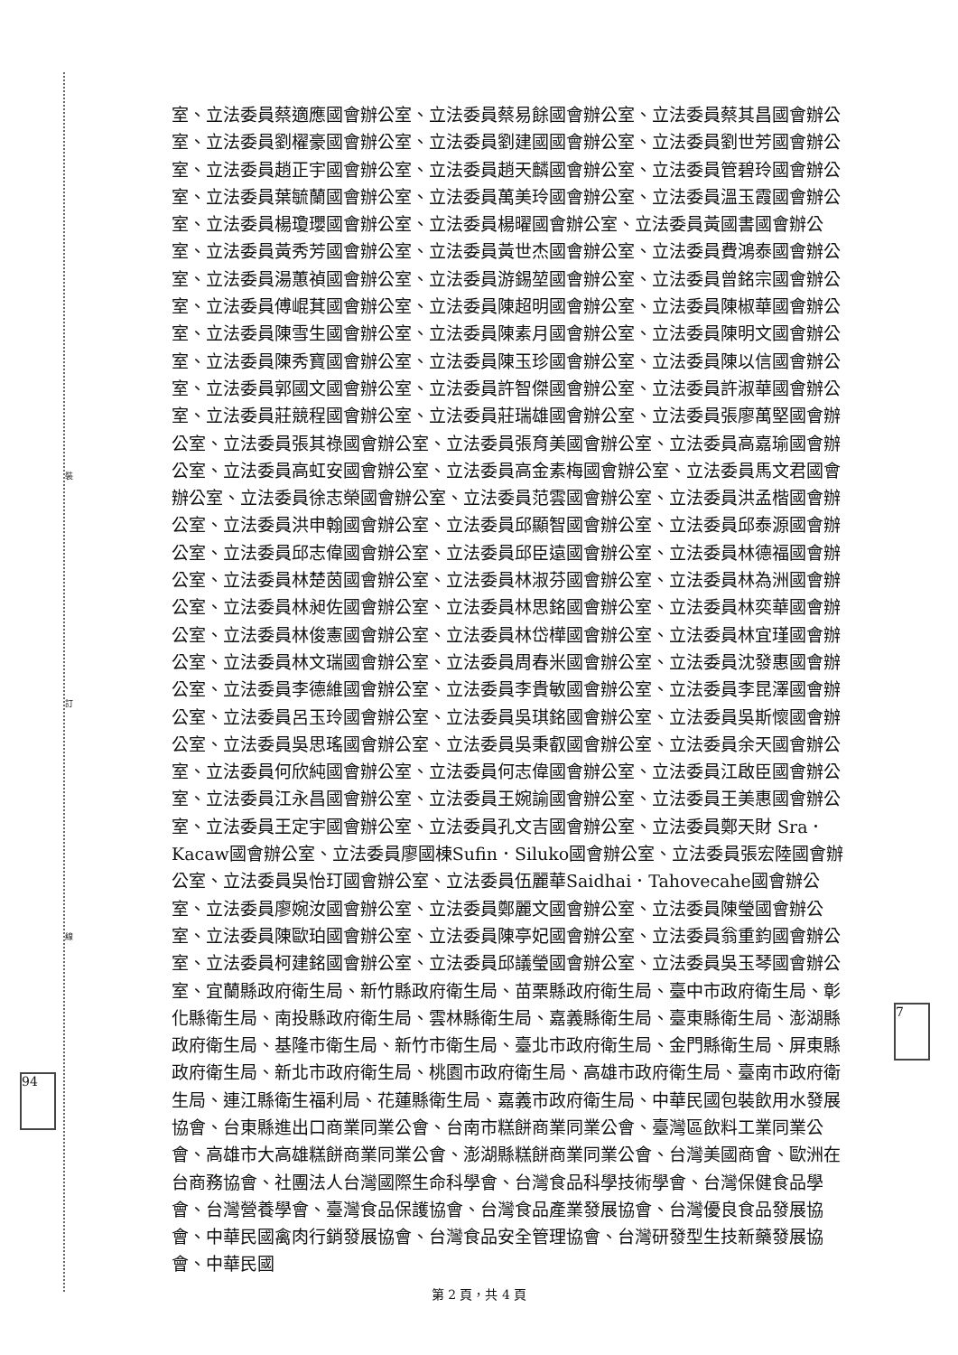裝
訂
線
94
7
室、立法委員蔡適應國會辦公室、立法委員蔡易餘國會辦公室、立法委員蔡其昌國會辦公室、立法委員劉櫂豪國會辦公室、立法委員劉建國國會辦公室、立法委員劉世芳國會辦公室、立法委員趙正宇國會辦公室、立法委員趙天麟國會辦公室、立法委員管碧玲國會辦公室、立法委員葉毓蘭國會辦公室、立法委員萬美玲國會辦公室、立法委員溫玉霞國會辦公室、立法委員楊瓊瓔國會辦公室、立法委員楊曜國會辦公室、立法委員黃國書國會辦公室、立法委員黃秀芳國會辦公室、立法委員黃世杰國會辦公室、立法委員費鴻泰國會辦公室、立法委員湯蕙禎國會辦公室、立法委員游錫堃國會辦公室、立法委員曾銘宗國會辦公室、立法委員傅崐萁國會辦公室、立法委員陳超明國會辦公室、立法委員陳椒華國會辦公室、立法委員陳雪生國會辦公室、立法委員陳素月國會辦公室、立法委員陳明文國會辦公室、立法委員陳秀寶國會辦公室、立法委員陳玉珍國會辦公室、立法委員陳以信國會辦公室、立法委員郭國文國會辦公室、立法委員許智傑國會辦公室、立法委員許淑華國會辦公室、立法委員莊競程國會辦公室、立法委員莊瑞雄國會辦公室、立法委員張廖萬堅國會辦公室、立法委員張其祿國會辦公室、立法委員張育美國會辦公室、立法委員高嘉瑜國會辦公室、立法委員高虹安國會辦公室、立法委員高金素梅國會辦公室、立法委員馬文君國會辦公室、立法委員徐志榮國會辦公室、立法委員范雲國會辦公室、立法委員洪孟楷國會辦公室、立法委員洪申翰國會辦公室、立法委員邱顯智國會辦公室、立法委員邱泰源國會辦公室、立法委員邱志偉國會辦公室、立法委員邱臣遠國會辦公室、立法委員林德福國會辦公室、立法委員林楚茵國會辦公室、立法委員林淑芬國會辦公室、立法委員林為洲國會辦公室、立法委員林昶佐國會辦公室、立法委員林思銘國會辦公室、立法委員林奕華國會辦公室、立法委員林俊憲國會辦公室、立法委員林岱樺國會辦公室、立法委員林宜瑾國會辦公室、立法委員林文瑞國會辦公室、立法委員周春米國會辦公室、立法委員沈發惠國會辦公室、立法委員李德維國會辦公室、立法委員李貴敏國會辦公室、立法委員李昆澤國會辦公室、立法委員呂玉玲國會辦公室、立法委員吳琪銘國會辦公室、立法委員吳斯懷國會辦公室、立法委員吳思瑤國會辦公室、立法委員吳秉叡國會辦公室、立法委員余天國會辦公室、立法委員何欣純國會辦公室、立法委員何志偉國會辦公室、立法委員江啟臣國會辦公室、立法委員江永昌國會辦公室、立法委員王婉諭國會辦公室、立法委員王美惠國會辦公室、立法委員王定宇國會辦公室、立法委員孔文吉國會辦公室、立法委員鄭天財 Sra．Kacaw國會辦公室、立法委員廖國棟Sufin．Siluko國會辦公室、立法委員張宏陸國會辦公室、立法委員吳怡玎國會辦公室、立法委員伍麗華Saidhai．Tahovecahe國會辦公室、立法委員廖婉汝國會辦公室、立法委員鄭麗文國會辦公室、立法委員陳瑩國會辦公室、立法委員陳歐珀國會辦公室、立法委員陳亭妃國會辦公室、立法委員翁重鈞國會辦公室、立法委員柯建銘國會辦公室、立法委員邱議瑩國會辦公室、立法委員吳玉琴國會辦公室、宜蘭縣政府衛生局、新竹縣政府衛生局、苗栗縣政府衛生局、臺中市政府衛生局、彰化縣衛生局、南投縣政府衛生局、雲林縣衛生局、嘉義縣衛生局、臺東縣衛生局、澎湖縣政府衛生局、基隆市衛生局、新竹市衛生局、臺北市政府衛生局、金門縣衛生局、屏東縣政府衛生局、新北市政府衛生局、桃園市政府衛生局、高雄市政府衛生局、臺南市政府衛生局、連江縣衛生福利局、花蓮縣衛生局、嘉義市政府衛生局、中華民國包裝飲用水發展協會、台東縣進出口商業同業公會、台南市糕餅商業同業公會、臺灣區飲料工業同業公會、高雄市大高雄糕餅商業同業公會、澎湖縣糕餅商業同業公會、台灣美國商會、歐洲在台商務協會、社團法人台灣國際生命科學會、台灣食品科學技術學會、台灣保健食品學會、台灣營養學會、臺灣食品保護協會、台灣食品產業發展協會、台灣優良食品發展協會、中華民國禽肉行銷發展協會、台灣食品安全管理協會、台灣研發型生技新藥發展協會、中華民國
第 2 頁，共 4 頁